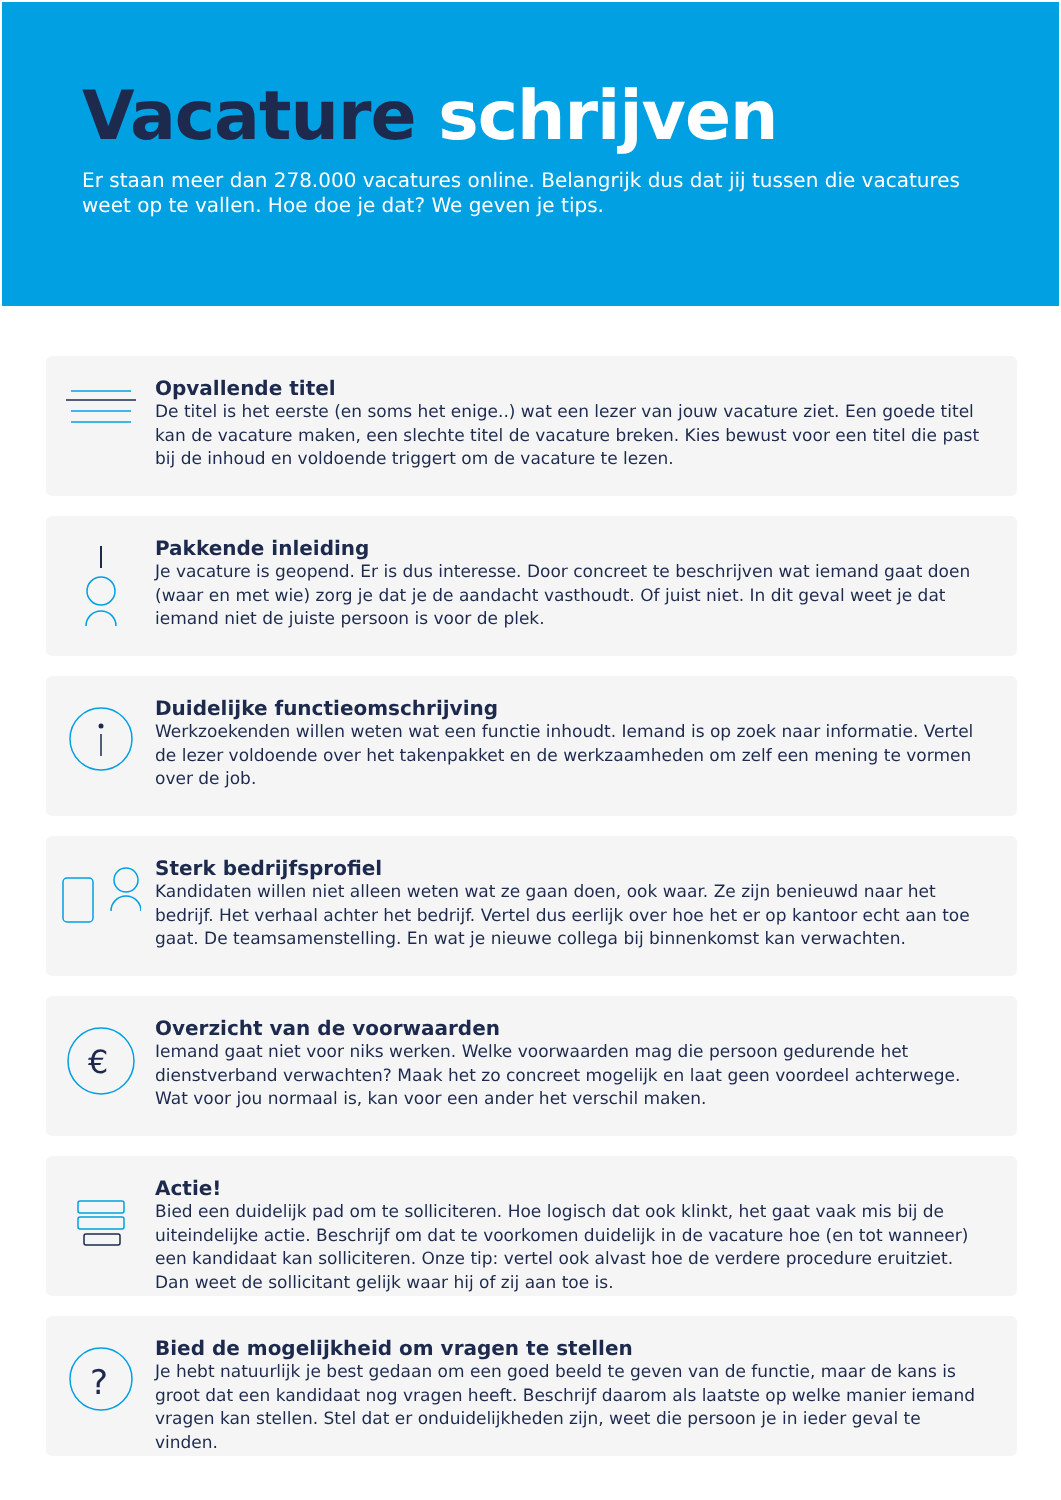Vacature schrijven
Er staan meer dan 278.000 vacatures online. Belangrijk dus dat jij tussen die vacatures weet op te vallen. Hoe doe je dat? We geven je tips.
Opvallende titel
De titel is het eerste (en soms het enige..) wat een lezer van jouw vacature ziet. Een goede titel kan de vacature maken, een slechte titel de vacature breken. Kies bewust voor een titel die past bij de inhoud en voldoende triggert om de vacature te lezen.
Pakkende inleiding
Je vacature is geopend. Er is dus interesse. Door concreet te beschrijven wat iemand gaat doen (waar en met wie) zorg je dat je de aandacht vasthoudt. Of juist niet. In dit geval weet je dat iemand niet de juiste persoon is voor de plek.
Duidelijke functieomschrijving
Werkzoekenden willen weten wat een functie inhoudt. Iemand is op zoek naar informatie. Vertel de lezer voldoende over het takenpakket en de werkzaamheden om zelf een mening te vormen over de job.
Sterk bedrijfsprofiel
Kandidaten willen niet alleen weten wat ze gaan doen, ook waar. Ze zijn benieuwd naar het bedrijf. Het verhaal achter het bedrijf. Vertel dus eerlijk over hoe het er op kantoor echt aan toe gaat. De teamsamenstelling. En wat je nieuwe collega bij binnenkomst kan verwachten.
€
Overzicht van de voorwaarden
Iemand gaat niet voor niks werken. Welke voorwaarden mag die persoon gedurende het dienstverband verwachten? Maak het zo concreet mogelijk en laat geen voordeel achterwege. Wat voor jou normaal is, kan voor een ander het verschil maken.
Actie!
Bied een duidelijk pad om te solliciteren. Hoe logisch dat ook klinkt, het gaat vaak mis bij de uiteindelijke actie. Beschrijf om dat te voorkomen duidelijk in de vacature hoe (en tot wanneer) een kandidaat kan solliciteren. Onze tip: vertel ook alvast hoe de verdere procedure eruitziet. Dan weet de sollicitant gelijk waar hij of zij aan toe is.
?
Bied de mogelijkheid om vragen te stellen
Je hebt natuurlijk je best gedaan om een goed beeld te geven van de functie, maar de kans is groot dat een kandidaat nog vragen heeft. Beschrijf daarom als laatste op welke manier iemand vragen kan stellen. Stel dat er onduidelijkheden zijn, weet die persoon je in ieder geval te vinden.